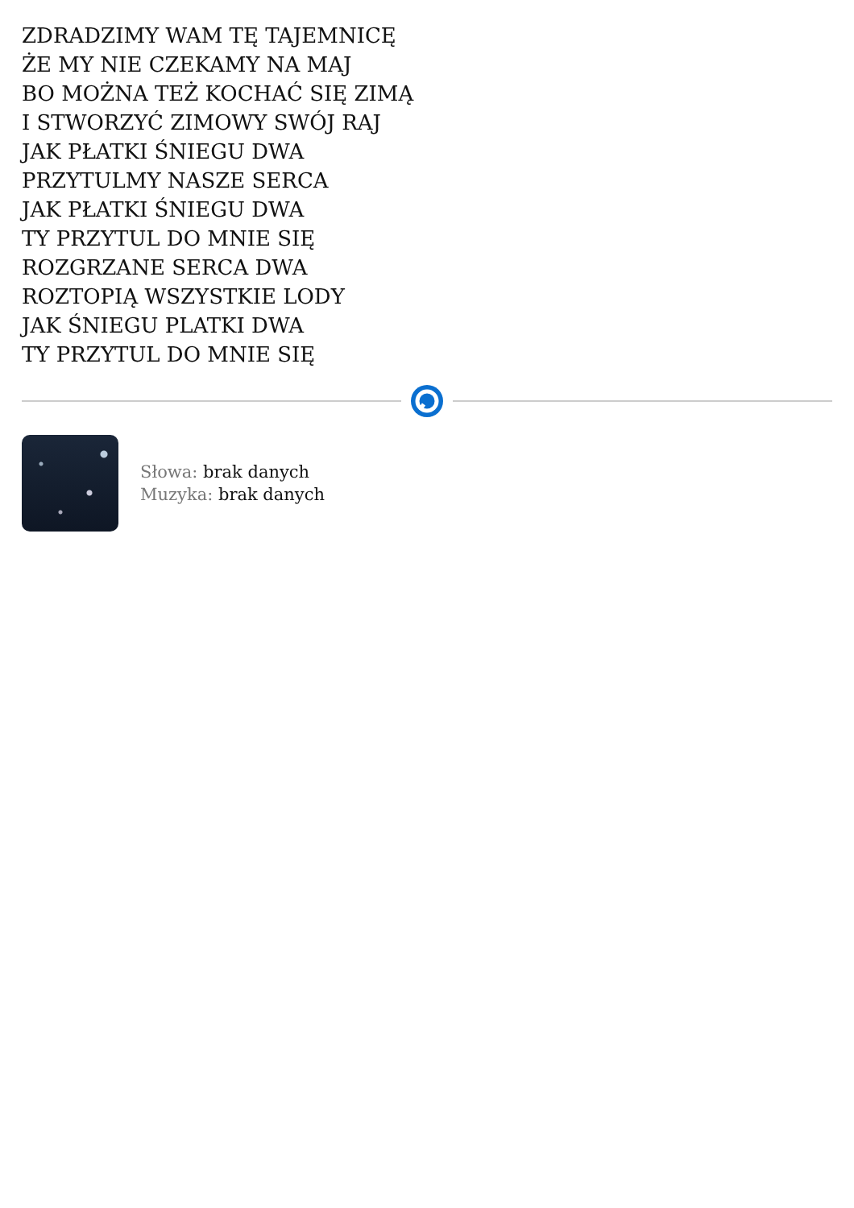ZDRADZIMY WAM TĘ TAJEMNICĘ
ŻE MY NIE CZEKAMY NA MAJ
BO MOŻNA TEŻ KOCHAĆ SIĘ ZIMĄ
I STWORZYĆ ZIMOWY SWÓJ RAJ
JAK PŁATKI ŚNIEGU DWA
PRZYTULMY NASZE SERCA
JAK PŁATKI ŚNIEGU DWA
TY PRZYTUL DO MNIE SIĘ
ROZGRZANE SERCA DWA
ROZTOPIĄ WSZYSTKIE LODY
JAK ŚNIEGU PLATKI DWA
TY PRZYTUL DO MNIE SIĘ
Słowa: brak danych
Muzyka: brak danych